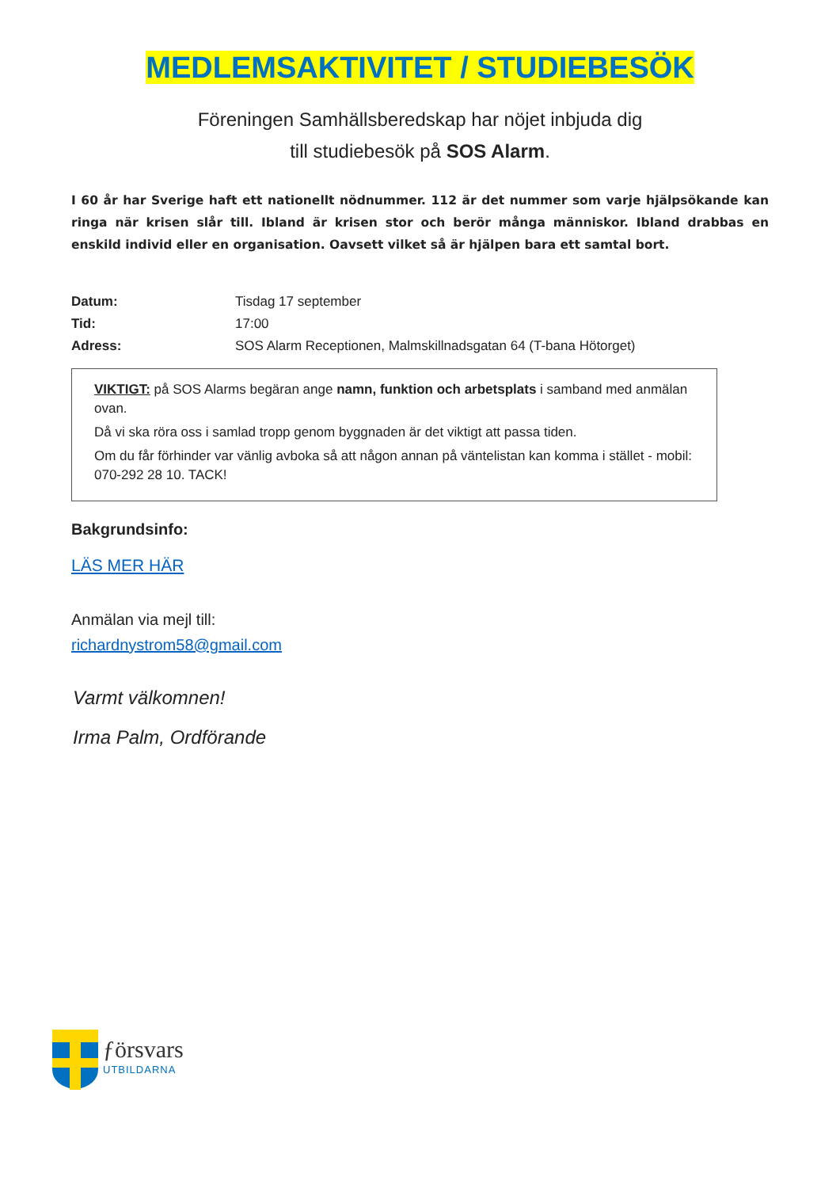MEDLEMSAKTIVITET / STUDIEBESÖK
Föreningen Samhällsberedskap har nöjet inbjuda dig
till studiebesök på SOS Alarm.
I 60 år har Sverige haft ett nationellt nödnummer. 112 är det nummer som varje hjälpsökande kan ringa när krisen slår till. Ibland är krisen stor och berör många människor. Ibland drabbas en enskild individ eller en organisation. Oavsett vilket så är hjälpen bara ett samtal bort.
Datum: Tisdag 17 september
Tid: 17:00
Adress: SOS Alarm Receptionen, Malmskillnadsgatan 64 (T-bana Hötorget)
VIKTIGT: på SOS Alarms begäran ange namn, funktion och arbetsplats i samband med anmälan ovan.
Då vi ska röra oss i samlad tropp genom byggnaden är det viktigt att passa tiden.
Om du får förhinder var vänlig avboka så att någon annan på väntelistan kan komma i stället - mobil: 070-292 28 10. TACK!
Bakgrundsinfo:
LÄS MER HÄR
Anmälan via mejl till:
richardnystrom58@gmail.com
Varmt välkomnen!
Irma Palm, Ordförande
ƒörsvars
UTBILDARNA